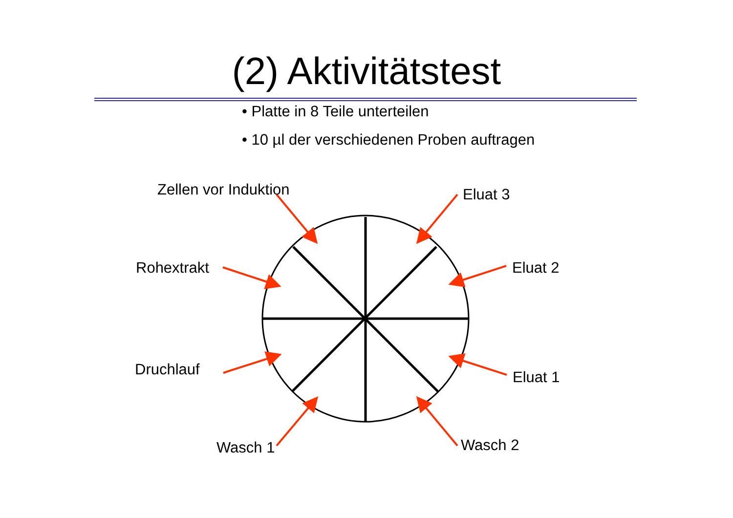(2) Aktivitätstest
• Platte in 8 Teile unterteilen
• 10 µl der verschiedenen Proben auftragen
Zellen vor Induktion Eluat 3
Rohextrakt Eluat 2
Druchlauf Eluat 1
Wasch 1 Wasch 2